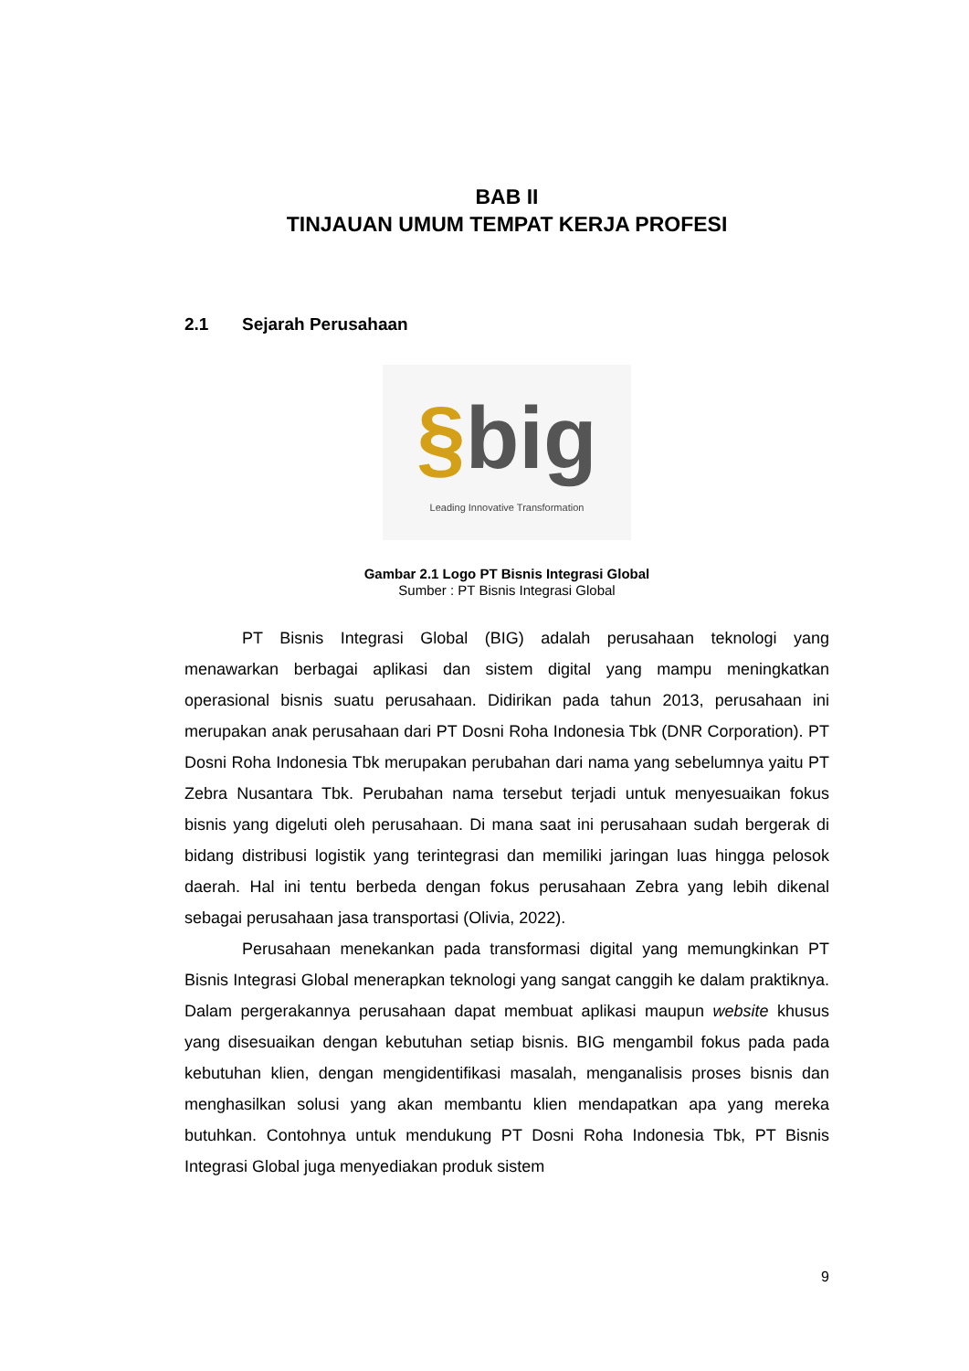BAB II
TINJAUAN UMUM TEMPAT KERJA PROFESI
2.1 Sejarah Perusahaan
§big
Leading Innovative Transformation
Gambar 2.1 Logo PT Bisnis Integrasi Global
Sumber : PT Bisnis Integrasi Global
PT Bisnis Integrasi Global (BIG) adalah perusahaan teknologi yang menawarkan berbagai aplikasi dan sistem digital yang mampu meningkatkan operasional bisnis suatu perusahaan. Didirikan pada tahun 2013, perusahaan ini merupakan anak perusahaan dari PT Dosni Roha Indonesia Tbk (DNR Corporation). PT Dosni Roha Indonesia Tbk merupakan perubahan dari nama yang sebelumnya yaitu PT Zebra Nusantara Tbk. Perubahan nama tersebut terjadi untuk menyesuaikan fokus bisnis yang digeluti oleh perusahaan. Di mana saat ini perusahaan sudah bergerak di bidang distribusi logistik yang terintegrasi dan memiliki jaringan luas hingga pelosok daerah. Hal ini tentu berbeda dengan fokus perusahaan Zebra yang lebih dikenal sebagai perusahaan jasa transportasi (Olivia, 2022).
Perusahaan menekankan pada transformasi digital yang memungkinkan PT Bisnis Integrasi Global menerapkan teknologi yang sangat canggih ke dalam praktiknya. Dalam pergerakannya perusahaan dapat membuat aplikasi maupun website khusus yang disesuaikan dengan kebutuhan setiap bisnis. BIG mengambil fokus pada pada kebutuhan klien, dengan mengidentifikasi masalah, menganalisis proses bisnis dan menghasilkan solusi yang akan membantu klien mendapatkan apa yang mereka butuhkan. Contohnya untuk mendukung PT Dosni Roha Indonesia Tbk, PT Bisnis Integrasi Global juga menyediakan produk sistem
9